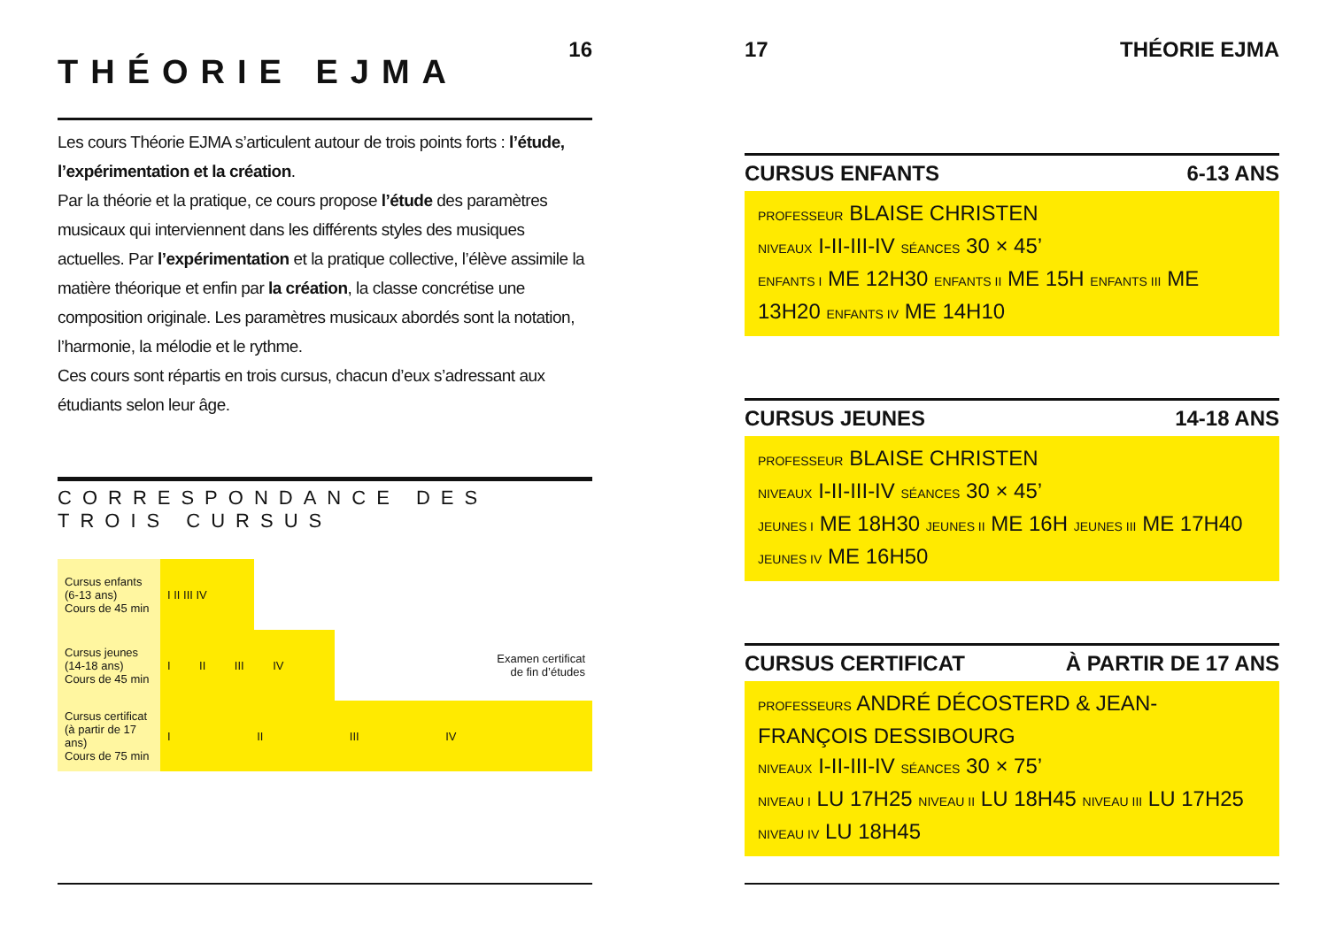16
THÉORIE EJMA
Les cours Théorie EJMA s’articulent autour de trois points forts : l’étude, l’expérimentation et la création.
Par la théorie et la pratique, ce cours propose l’étude des paramètres musicaux qui interviennent dans les différents styles des musiques actuelles. Par l’expérimentation et la pratique collective, l’élève assimile la matière théorique et enfin par la création, la classe concrétise une composition originale. Les paramètres musicaux abordés sont la notation, l’harmonie, la mélodie et le rythme.
Ces cours sont répartis en trois cursus, chacun d’eux s’adressant aux étudiants selon leur âge.
CORRESPONDANCE DES TROIS CURSUS
| Cursus enfants (6-13 ans) Cours de 45 min | I II III IV | | | |
| Cursus jeunes (14-18 ans) Cours de 45 min | I II III IV | | | Examen certificat de fin d’études |
| Cursus certificat (à partir de 17 ans) Cours de 75 min | I II III IV | | | |
17 THÉORIE EJMA
CURSUS ENFANTS 6-13 ANS
PROFESSEUR BLAISE CHRISTEN
NIVEAUX I-II-III-IV SÉANCES 30 × 45’
ENFANTS I ME 12H30 ENFANTS II ME 15H ENFANTS III ME 13H20 ENFANTS IV ME 14H10
CURSUS JEUNES 14-18 ANS
PROFESSEUR BLAISE CHRISTEN
NIVEAUX I-II-III-IV SÉANCES 30 × 45’
JEUNES I ME 18H30 JEUNES II ME 16H JEUNES III ME 17H40 JEUNES IV ME 16H50
CURSUS CERTIFICAT À PARTIR DE 17 ANS
PROFESSEURS ANDRÉ DÉCOSTERD & JEAN-FRANÇOIS DESSIBOURG
NIVEAUX I-II-III-IV SÉANCES 30 × 75’
NIVEAU I LU 17H25 NIVEAU II LU 18H45 NIVEAU III LU 17H25 NIVEAU IV LU 18H45